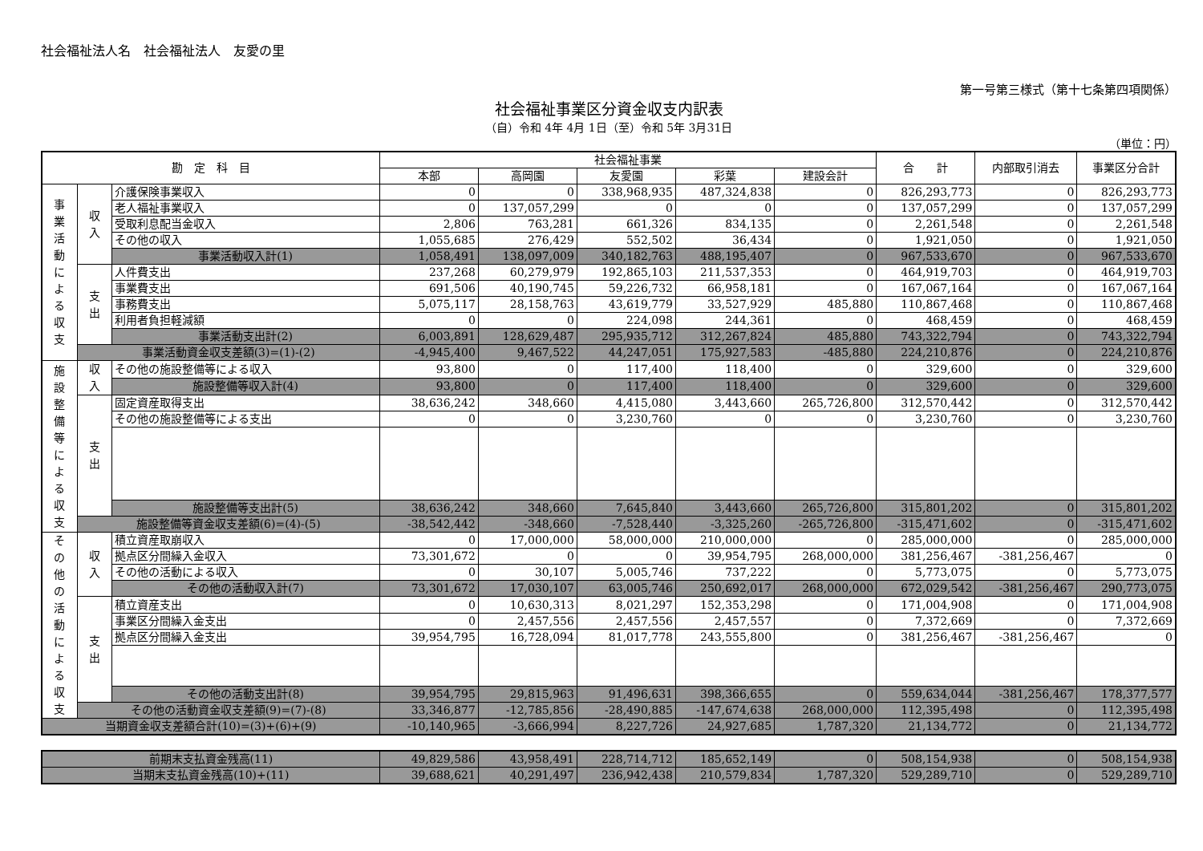社会福祉法人名　社会福祉法人　友愛の里
第一号第三様式（第十七条第四項関係）
社会福祉事業区分資金収支内訳表
（自）令和 4年 4月 1日（至）令和 5年 3月31日
（単位：円）
| 勘 定 科 目 | | | 社会福祉事業 | | | | | 合 計 | 内部取引消去 | 事業区分合計 |
| --- | --- | --- | --- | --- | --- | --- | --- | --- | --- | --- |
| | | | 本部 | 高岡園 | 友愛園 | 彩葉 | 建設会計 | | | |
| 事 業 活 動 に よ る 収 支 | 収 入 | 介護保険事業収入 | 0 | 0 | 338,968,935 | 487,324,838 | 0 | 826,293,773 | 0 | 826,293,773 |
| | | 老人福祉事業収入 | 0 | 137,057,299 | 0 | 0 | 0 | 137,057,299 | 0 | 137,057,299 |
| | | 受取利息配当金収入 | 2,806 | 763,281 | 661,326 | 834,135 | 0 | 2,261,548 | 0 | 2,261,548 |
| | | その他の収入 | 1,055,685 | 276,429 | 552,502 | 36,434 | 0 | 1,921,050 | 0 | 1,921,050 |
| | | 事業活動収入計(1) | 1,058,491 | 138,097,009 | 340,182,763 | 488,195,407 | 0 | 967,533,670 | 0 | 967,533,670 |
| | 支 出 | 人件費支出 | 237,268 | 60,279,979 | 192,865,103 | 211,537,353 | 0 | 464,919,703 | 0 | 464,919,703 |
| | | 事業費支出 | 691,506 | 40,190,745 | 59,226,732 | 66,958,181 | 0 | 167,067,164 | 0 | 167,067,164 |
| | | 事務費支出 | 5,075,117 | 28,158,763 | 43,619,779 | 33,527,929 | 485,880 | 110,867,468 | 0 | 110,867,468 |
| | | 利用者負担軽減額 | 0 | 0 | 224,098 | 244,361 | 0 | 468,459 | 0 | 468,459 |
| | | 事業活動支出計(2) | 6,003,891 | 128,629,487 | 295,935,712 | 312,267,824 | 485,880 | 743,322,794 | 0 | 743,322,794 |
| | 事業活動資金収支差額(3)=(1)-(2) | | -4,945,400 | 9,467,522 | 44,247,051 | 175,927,583 | -485,880 | 224,210,876 | 0 | 224,210,876 |
| 施 設 整 備 等 に よ る 収 支 | 収 入 | その他の施設整備等による収入 | 93,800 | 0 | 117,400 | 118,400 | 0 | 329,600 | 0 | 329,600 |
| | | 施設整備等収入計(4) | 93,800 | 0 | 117,400 | 118,400 | 0 | 329,600 | 0 | 329,600 |
| | 支 出 | 固定資産取得支出 | 38,636,242 | 348,660 | 4,415,080 | 3,443,660 | 265,726,800 | 312,570,442 | 0 | 312,570,442 |
| | | その他の施設整備等による支出 | 0 | 0 | 3,230,760 | 0 | 0 | 3,230,760 | 0 | 3,230,760 |
| | | 施設整備等支出計(5) | 38,636,242 | 348,660 | 7,645,840 | 3,443,660 | 265,726,800 | 315,801,202 | 0 | 315,801,202 |
| | 施設整備等資金収支差額(6)=(4)-(5) | | -38,542,442 | -348,660 | -7,528,440 | -3,325,260 | -265,726,800 | -315,471,602 | 0 | -315,471,602 |
| そ の 他 の 活 動 に よ る 収 支 | 収 入 | 積立資産取崩収入 | 0 | 17,000,000 | 58,000,000 | 210,000,000 | 0 | 285,000,000 | 0 | 285,000,000 |
| | | 拠点区分間繰入金収入 | 73,301,672 | 0 | 0 | 39,954,795 | 268,000,000 | 381,256,467 | -381,256,467 | 0 |
| | | その他の活動による収入 | 0 | 30,107 | 5,005,746 | 737,222 | 0 | 5,773,075 | 0 | 5,773,075 |
| | | その他の活動収入計(7) | 73,301,672 | 17,030,107 | 63,005,746 | 250,692,017 | 268,000,000 | 672,029,542 | -381,256,467 | 290,773,075 |
| | 支 出 | 積立資産支出 | 0 | 10,630,313 | 8,021,297 | 152,353,298 | 0 | 171,004,908 | 0 | 171,004,908 |
| | | 事業区分間繰入金支出 | 0 | 2,457,556 | 2,457,556 | 2,457,557 | 0 | 7,372,669 | 0 | 7,372,669 |
| | | 拠点区分間繰入金支出 | 39,954,795 | 16,728,094 | 81,017,778 | 243,555,800 | 0 | 381,256,467 | -381,256,467 | 0 |
| | | その他の活動支出計(8) | 39,954,795 | 29,815,963 | 91,496,631 | 398,366,655 | 0 | 559,634,044 | -381,256,467 | 178,377,577 |
| | その他の活動資金収支差額(9)=(7)-(8) | | 33,346,877 | -12,785,856 | -28,490,885 | -147,674,638 | 268,000,000 | 112,395,498 | 0 | 112,395,498 |
| 当期資金収支差額合計(10)=(3)+(6)+(9) | | | -10,140,965 | -3,666,994 | 8,227,726 | 24,927,685 | 1,787,320 | 21,134,772 | 0 | 21,134,772 |
| 前期末支払資金残高(11) | 49,829,586 | 43,958,491 | 228,714,712 | 185,652,149 | 0 | 508,154,938 | 0 | 508,154,938 |
| 当期末支払資金残高(10)+(11) | 39,688,621 | 40,291,497 | 236,942,438 | 210,579,834 | 1,787,320 | 529,289,710 | 0 | 529,289,710 |